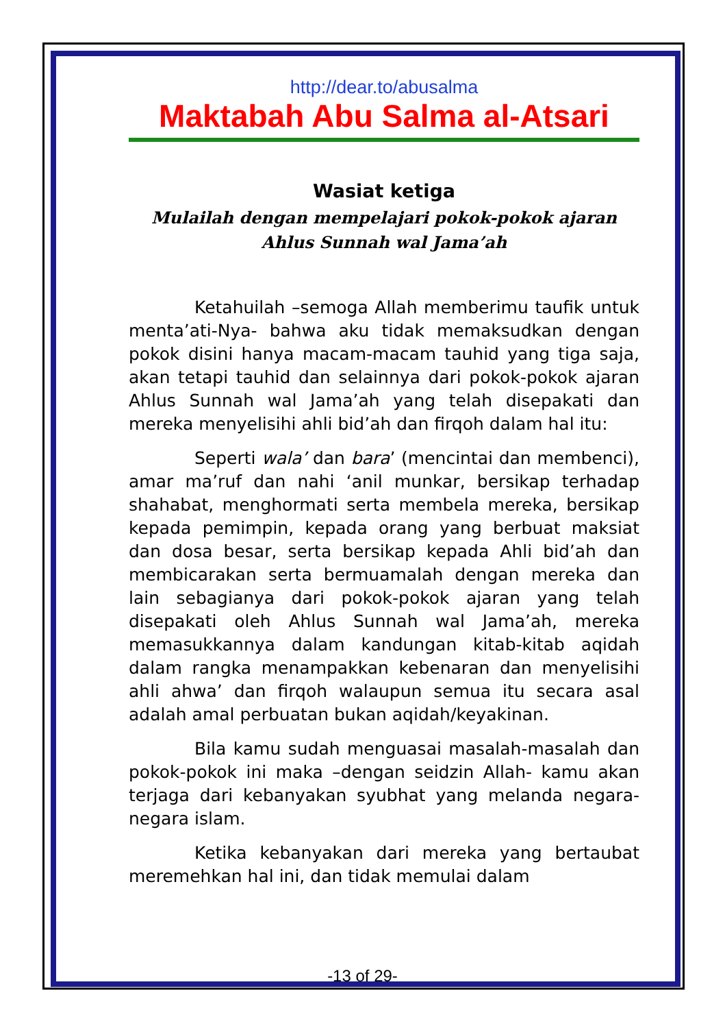http://dear.to/abusalma
Maktabah Abu Salma al-Atsari
Wasiat ketiga
Mulailah dengan mempelajari pokok-pokok ajaran Ahlus Sunnah wal Jama’ah
Ketahuilah –semoga Allah memberimu taufik untuk menta’ati-Nya- bahwa aku tidak memaksudkan dengan pokok disini hanya macam-macam tauhid yang tiga saja, akan tetapi tauhid dan selainnya dari pokok-pokok ajaran Ahlus Sunnah wal Jama’ah yang telah disepakati dan mereka menyelisihi ahli bid’ah dan firqoh dalam hal itu:
Seperti wala’ dan bara’ (mencintai dan membenci), amar ma’ruf dan nahi ‘anil munkar, bersikap terhadap shahabat, menghormati serta membela mereka, bersikap kepada pemimpin, kepada orang yang berbuat maksiat dan dosa besar, serta bersikap kepada Ahli bid’ah dan membicarakan serta bermuamalah dengan mereka dan lain sebagianya dari pokok-pokok ajaran yang telah disepakati oleh Ahlus Sunnah wal Jama’ah, mereka memasukkannya dalam kandungan kitab-kitab aqidah dalam rangka menampakkan kebenaran dan menyelisihi ahli ahwa’ dan firqoh walaupun semua itu secara asal adalah amal perbuatan bukan aqidah/keyakinan.
Bila kamu sudah menguasai masalah-masalah dan pokok-pokok ini maka –dengan seidzin Allah- kamu akan terjaga dari kebanyakan syubhat yang melanda negara-negara islam.
Ketika kebanyakan dari mereka yang bertaubat meremehkan hal ini, dan tidak memulai dalam
-13 of 29-